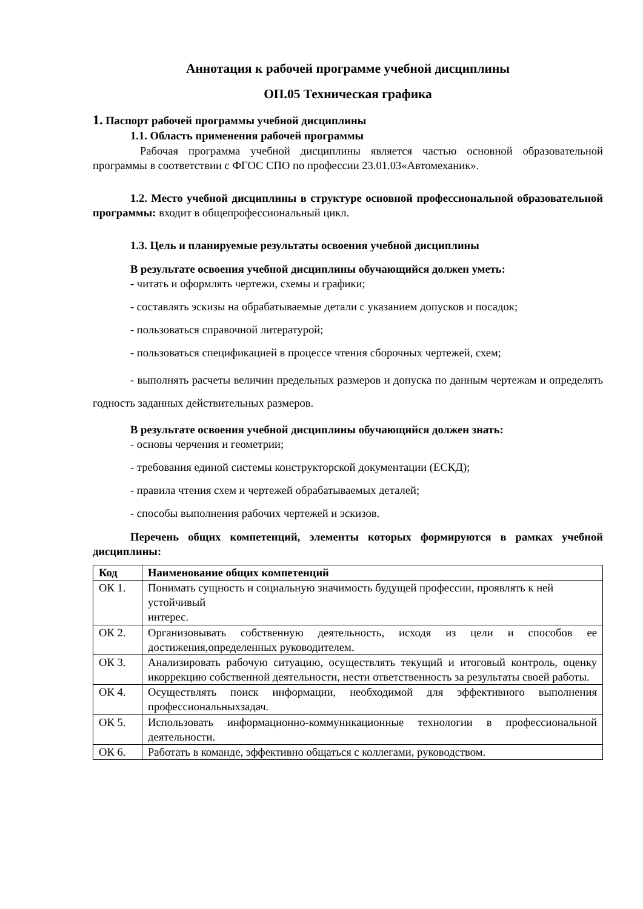Аннотация к рабочей программе учебной дисциплины
ОП.05 Техническая графика
1. Паспорт рабочей программы учебной дисциплины
1.1. Область применения рабочей программы
Рабочая программа учебной дисциплины является частью основной образовательной программы в соответствии с ФГОС СПО по профессии 23.01.03«Автомеханик».
1.2. Место учебной дисциплины в структуре основной профессиональной образовательной программы: входит в общепрофессиональный цикл.
1.3. Цель и планируемые результаты освоения учебной дисциплины
В результате освоения учебной дисциплины обучающийся должен уметь:
- читать и оформлять чертежи, схемы и графики;
- составлять эскизы на обрабатываемые детали с указанием допусков и посадок;
- пользоваться справочной литературой;
- пользоваться спецификацией в процессе чтения сборочных чертежей, схем;
- выполнять расчеты величин предельных размеров и допуска по данным чертежам и определять годность заданных действительных размеров.
В результате освоения учебной дисциплины обучающийся должен знать:
- основы черчения и геометрии;
- требования единой системы конструкторской документации (ЕСКД);
- правила чтения схем и чертежей обрабатываемых деталей;
- способы выполнения рабочих чертежей и эскизов.
Перечень общих компетенций, элементы которых формируются в рамках учебной дисциплины:
| Код | Наименование общих компетенций |
| --- | --- |
| ОК 1. | Понимать сущность и социальную значимость будущей профессии, проявлять к ней устойчивый интерес. |
| ОК 2. | Организовывать собственную деятельность, исходя из цели и способов ее достижения,определенных руководителем. |
| ОК 3. | Анализировать рабочую ситуацию, осуществлять текущий и итоговый контроль, оценку икоррекцию собственной деятельности, нести ответственность за результаты своей работы. |
| ОК 4. | Осуществлять поиск информации, необходимой для эффективного выполнения профессиональныхзадач. |
| ОК 5. | Использовать информационно-коммуникационные технологии в профессиональной деятельности. |
| ОК 6. | Работать в команде, эффективно общаться с коллегами, руководством. |